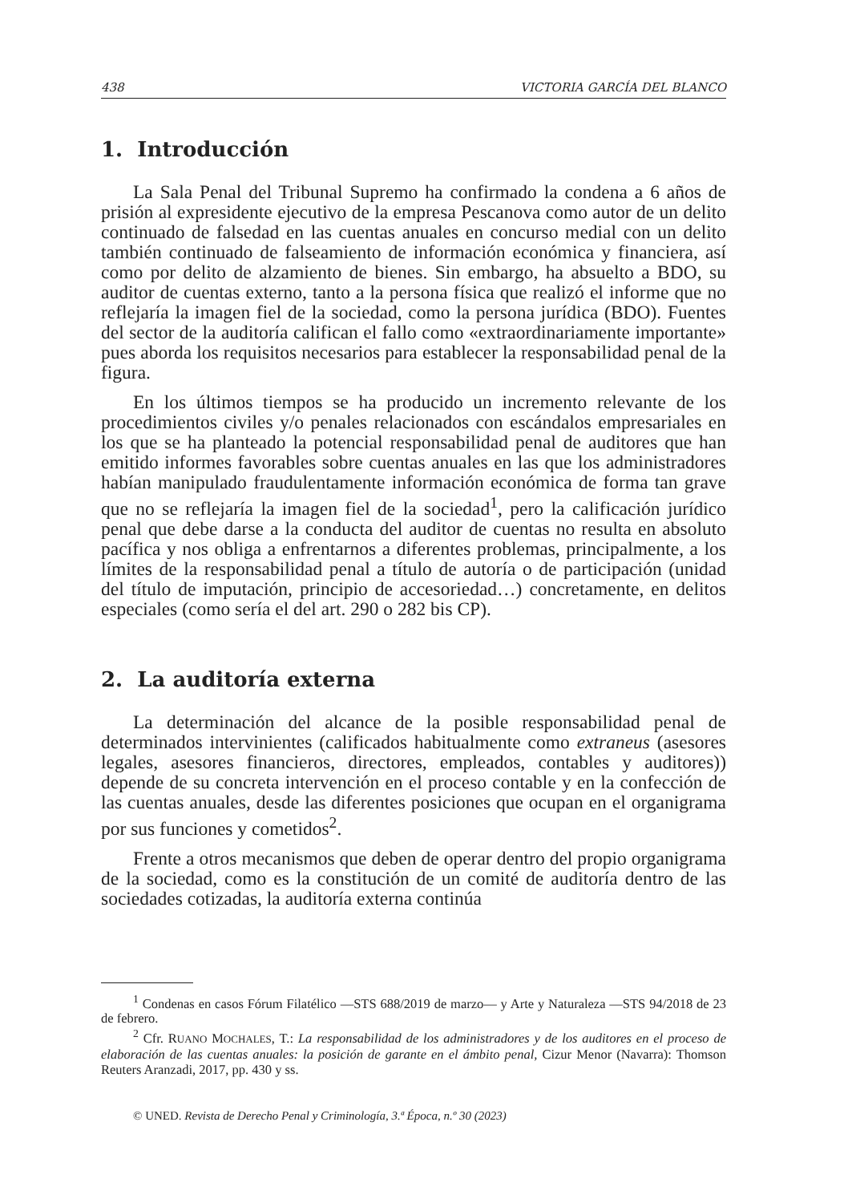438 VICTORIA GARCÍA DEL BLANCO
1. Introducción
La Sala Penal del Tribunal Supremo ha confirmado la condena a 6 años de prisión al expresidente ejecutivo de la empresa Pescanova como autor de un delito continuado de falsedad en las cuentas anuales en concurso medial con un delito también continuado de falseamiento de información económica y financiera, así como por delito de alzamiento de bienes. Sin embargo, ha absuelto a BDO, su auditor de cuentas externo, tanto a la persona física que realizó el informe que no reflejaría la imagen fiel de la sociedad, como la persona jurídica (BDO). Fuentes del sector de la auditoría califican el fallo como «extraordinariamente importante» pues aborda los requisitos necesarios para establecer la responsabilidad penal de la figura.
En los últimos tiempos se ha producido un incremento relevante de los procedimientos civiles y/o penales relacionados con escándalos empresariales en los que se ha planteado la potencial responsabilidad penal de auditores que han emitido informes favorables sobre cuentas anuales en las que los administradores habían manipulado fraudulentamente información económica de forma tan grave que no se reflejaría la imagen fiel de la sociedad<sup>1</sup>, pero la calificación jurídico penal que debe darse a la conducta del auditor de cuentas no resulta en absoluto pacífica y nos obliga a enfrentarnos a diferentes problemas, principalmente, a los límites de la responsabilidad penal a título de autoría o de participación (unidad del título de imputación, principio de accesoriedad…) concretamente, en delitos especiales (como sería el del art. 290 o 282 bis CP).
2. La auditoría externa
La determinación del alcance de la posible responsabilidad penal de determinados intervinientes (calificados habitualmente como extraneus (asesores legales, asesores financieros, directores, empleados, contables y auditores)) depende de su concreta intervención en el proceso contable y en la confección de las cuentas anuales, desde las diferentes posiciones que ocupan en el organigrama por sus funciones y cometidos<sup>2</sup>.
Frente a otros mecanismos que deben de operar dentro del propio organigrama de la sociedad, como es la constitución de un comité de auditoría dentro de las sociedades cotizadas, la auditoría externa continúa
<sup>1</sup> Condenas en casos Fórum Filatélico —STS 688/2019 de marzo— y Arte y Naturaleza —STS 94/2018 de 23 de febrero.
<sup>2</sup> Cfr. RUANO MOCHALES, T.: La responsabilidad de los administradores y de los auditores en el proceso de elaboración de las cuentas anuales: la posición de garante en el ámbito penal, Cizur Menor (Navarra): Thomson Reuters Aranzadi, 2017, pp. 430 y ss.
© UNED. Revista de Derecho Penal y Criminología, 3.ª Época, n.º 30 (2023)